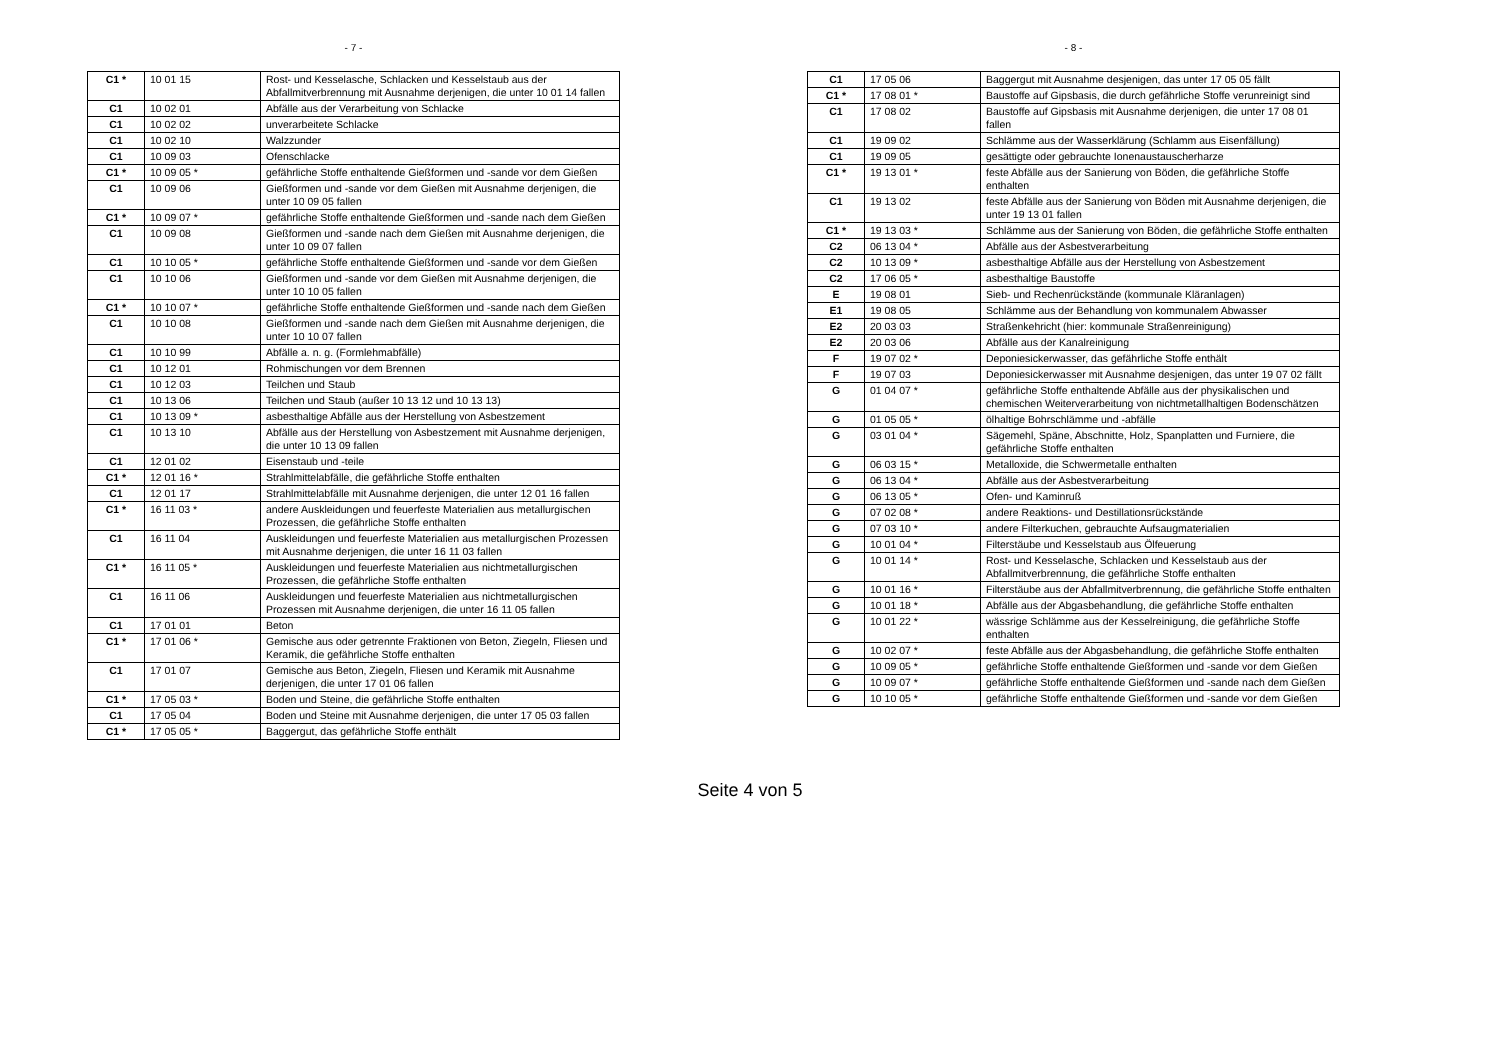- 7 -
| C1 * | 10 01 15 | Rost- und Kesselasche, Schlacken und Kesselstaub aus der Abfallmitverbrennung mit Ausnahme derjenigen, die unter 10 01 14 fallen |
| C1 | 10 02 01 | Abfälle aus der Verarbeitung von Schlacke |
| C1 | 10 02 02 | unverarbeitete Schlacke |
| C1 | 10 02 10 | Walzzunder |
| C1 | 10 09 03 | Ofenschlacke |
| C1 * | 10 09 05 * | gefährliche Stoffe enthaltende Gießformen und -sande vor dem Gießen |
| C1 | 10 09 06 | Gießformen und -sande vor dem Gießen mit Ausnahme derjenigen, die unter 10 09 05 fallen |
| C1 * | 10 09 07 * | gefährliche Stoffe enthaltende Gießformen und -sande nach dem Gießen |
| C1 | 10 09 08 | Gießformen und -sande nach dem Gießen mit Ausnahme derjenigen, die unter 10 09 07 fallen |
| C1 | 10 10 05 * | gefährliche Stoffe enthaltende Gießformen und -sande vor dem Gießen |
| C1 | 10 10 06 | Gießformen und -sande vor dem Gießen mit Ausnahme derjenigen, die unter 10 10 05 fallen |
| C1 * | 10 10 07 * | gefährliche Stoffe enthaltende Gießformen und -sande nach dem Gießen |
| C1 | 10 10 08 | Gießformen und -sande nach dem Gießen mit Ausnahme derjenigen, die unter 10 10 07 fallen |
| C1 | 10 10 99 | Abfälle a. n. g. (Formlehmabfälle) |
| C1 | 10 12 01 | Rohmischungen vor dem Brennen |
| C1 | 10 12 03 | Teilchen und Staub |
| C1 | 10 13 06 | Teilchen und Staub (außer 10 13 12 und 10 13 13) |
| C1 | 10 13 09 * | asbesthaltige Abfälle aus der Herstellung von Asbestzement |
| C1 | 10 13 10 | Abfälle aus der Herstellung von Asbestzement mit Ausnahme derjenigen, die unter 10 13 09 fallen |
| C1 | 12 01 02 | Eisenstaub und -teile |
| C1 * | 12 01 16 * | Strahlmittelabfälle, die gefährliche Stoffe enthalten |
| C1 | 12 01 17 | Strahlmittelabfälle mit Ausnahme derjenigen, die unter 12 01 16 fallen |
| C1 * | 16 11 03 * | andere Auskleidungen und feuerfeste Materialien aus metallurgischen Prozessen, die gefährliche Stoffe enthalten |
| C1 | 16 11 04 | Auskleidungen und feuerfeste Materialien aus metallurgischen Prozessen mit Ausnahme derjenigen, die unter 16 11 03 fallen |
| C1 * | 16 11 05 * | Auskleidungen und feuerfeste Materialien aus nichtmetallurgischen Prozessen, die gefährliche Stoffe enthalten |
| C1 | 16 11 06 | Auskleidungen und feuerfeste Materialien aus nichtmetallurgischen Prozessen mit Ausnahme derjenigen, die unter 16 11 05 fallen |
| C1 | 17 01 01 | Beton |
| C1 * | 17 01 06 * | Gemische aus oder getrennte Fraktionen von Beton, Ziegeln, Fliesen und Keramik, die gefährliche Stoffe enthalten |
| C1 | 17 01 07 | Gemische aus Beton, Ziegeln, Fliesen und Keramik mit Ausnahme derjenigen, die unter 17 01 06 fallen |
| C1 * | 17 05 03 * | Boden und Steine, die gefährliche Stoffe enthalten |
| C1 | 17 05 04 | Boden und Steine mit Ausnahme derjenigen, die unter 17 05 03 fallen |
| C1 * | 17 05 05 * | Baggergut, das gefährliche Stoffe enthält |
- 8 -
| C1 | 17 05 06 | Baggergut mit Ausnahme desjenigen, das unter 17 05 05 fällt |
| C1 * | 17 08 01 * | Baustoffe auf Gipsbasis, die durch gefährliche Stoffe verunreinigt sind |
| C1 | 17 08 02 | Baustoffe auf Gipsbasis mit Ausnahme derjenigen, die unter 17 08 01 fallen |
| C1 | 19 09 02 | Schlämme aus der Wasserklärung (Schlamm aus Eisenfällung) |
| C1 | 19 09 05 | gesättigte oder gebrauchte Ionenaustauscherharze |
| C1 * | 19 13 01 * | feste Abfälle aus der Sanierung von Böden, die gefährliche Stoffe enthalten |
| C1 | 19 13 02 | feste Abfälle aus der Sanierung von Böden mit Ausnahme derjenigen, die unter 19 13 01 fallen |
| C1 * | 19 13 03 * | Schlämme aus der Sanierung von Böden, die gefährliche Stoffe enthalten |
| C2 | 06 13 04 * | Abfälle aus der Asbestverarbeitung |
| C2 | 10 13 09 * | asbesthaltige Abfälle aus der Herstellung von Asbestzement |
| C2 | 17 06 05 * | asbesthaltige Baustoffe |
| E | 19 08 01 | Sieb- und Rechenrückstände (kommunale Kläranlagen) |
| E1 | 19 08 05 | Schlämme aus der Behandlung von kommunalem Abwasser |
| E2 | 20 03 03 | Straßenkehricht (hier: kommunale Straßenreinigung) |
| E2 | 20 03 06 | Abfälle aus der Kanalreinigung |
| F | 19 07 02 * | Deponiesickerwasser, das gefährliche Stoffe enthält |
| F | 19 07 03 | Deponiesickerwasser mit Ausnahme desjenigen, das unter 19 07 02 fällt |
| G | 01 04 07 * | gefährliche Stoffe enthaltende Abfälle aus der physikalischen und chemischen Weiterverarbeitung von nichtmetallhaltigen Bodenschätzen |
| G | 01 05 05 * | ölhaltige Bohrschlämme und -abfälle |
| G | 03 01 04 * | Sägemehl, Späne, Abschnitte, Holz, Spanplatten und Furniere, die gefährliche Stoffe enthalten |
| G | 06 03 15 * | Metalloxide, die Schwermetalle enthalten |
| G | 06 13 04 * | Abfälle aus der Asbestverarbeitung |
| G | 06 13 05 * | Ofen- und Kaminruß |
| G | 07 02 08 * | andere Reaktions- und Destillationsrückstände |
| G | 07 03 10 * | andere Filterkuchen, gebrauchte Aufsaugmaterialien |
| G | 10 01 04 * | Filterstäube und Kesselstaub aus Ölfeuerung |
| G | 10 01 14 * | Rost- und Kesselasche, Schlacken und Kesselstaub aus der Abfallmitverbrennung, die gefährliche Stoffe enthalten |
| G | 10 01 16 * | Filterstäube aus der Abfallmitverbrennung, die gefährliche Stoffe enthalten |
| G | 10 01 18 * | Abfälle aus der Abgasbehandlung, die gefährliche Stoffe enthalten |
| G | 10 01 22 * | wässrige Schlämme aus der Kesselreinigung, die gefährliche Stoffe enthalten |
| G | 10 02 07 * | feste Abfälle aus der Abgasbehandlung, die gefährliche Stoffe enthalten |
| G | 10 09 05 * | gefährliche Stoffe enthaltende Gießformen und -sande vor dem Gießen |
| G | 10 09 07 * | gefährliche Stoffe enthaltende Gießformen und -sande nach dem Gießen |
| G | 10 10 05 * | gefährliche Stoffe enthaltende Gießformen und -sande vor dem Gießen |
Seite 4 von 5